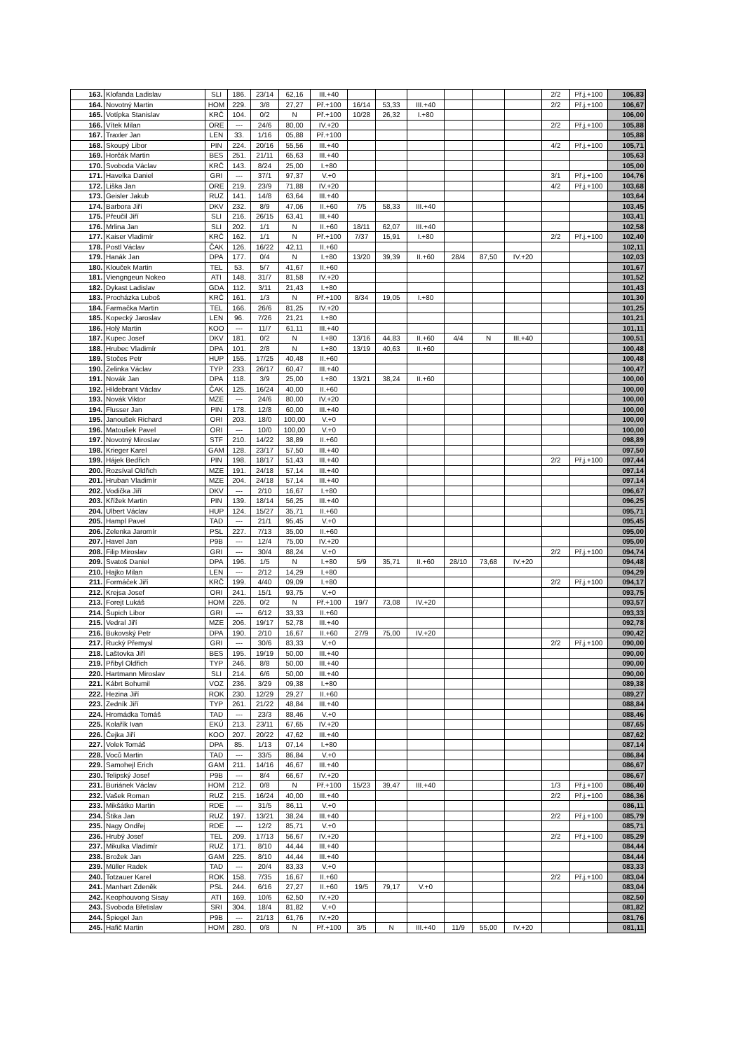| 163. | Klofanda Ladislav | SLI | 186. | 23/14 | 62,16 | III.+40 | | | | | | | 2/2 | Př.j.+100 | 106,83 |
| 164. | Novotný Martin | HOM | 229. | 3/8 | 27,27 | Př.+100 | 16/14 | 53,33 | III.+40 | | | | 2/2 | Př.j.+100 | 106,67 |
| 165. | Votípka Stanislav | KRČ | 104. | 0/2 | N | Př.+100 | 10/28 | 26,32 | I.+80 | | | | | | 106,00 |
| 166. | Vítek Milan | ORE | --- | 24/6 | 80,00 | IV.+20 | | | | | | | 2/2 | Př.j.+100 | 105,88 |
| 167. | Traxler Jan | LEN | 33. | 1/16 | 05,88 | Př.+100 | | | | | | | | | 105,88 |
| 168. | Skoupý Libor | PIN | 224. | 20/16 | 55,56 | III.+40 | | | | | | | 4/2 | Př.j.+100 | 105,71 |
| 169. | Horčák Martin | BES | 251. | 21/11 | 65,63 | III.+40 | | | | | | | | | 105,63 |
| 170. | Svoboda Václav | KRČ | 143. | 8/24 | 25,00 | I.+80 | | | | | | | | | 105,00 |
| 171. | Havelka Daniel | GRI | --- | 37/1 | 97,37 | V.+0 | | | | | | | 3/1 | Př.j.+100 | 104,76 |
| 172. | Liška Jan | ORE | 219. | 23/9 | 71,88 | IV.+20 | | | | | | | 4/2 | Př.j.+100 | 103,68 |
| 173. | Geisler Jakub | RUZ | 141. | 14/8 | 63,64 | III.+40 | | | | | | | | | 103,64 |
| 174. | Barbora Jiří | DKV | 232. | 8/9 | 47,06 | II.+60 | 7/5 | 58,33 | III.+40 | | | | | | 103,45 |
| 175. | Přeučil Jiří | SLI | 216. | 26/15 | 63,41 | III.+40 | | | | | | | | | 103,41 |
| 176. | Mrlina Jan | SLI | 202. | 1/1 | N | II.+60 | 18/11 | 62,07 | III.+40 | | | | | | 102,58 |
| 177. | Kaiser Vladimír | KRČ | 162. | 1/1 | N | Př.+100 | 7/37 | 15,91 | I.+80 | | | | 2/2 | Př.j.+100 | 102,40 |
| 178. | Postl Václav | ČAK | 126. | 16/22 | 42,11 | II.+60 | | | | | | | | | 102,11 |
| 179. | Hanák Jan | DPA | 177. | 0/4 | N | I.+80 | 13/20 | 39,39 | II.+60 | 28/4 | 87,50 | IV.+20 | | | 102,03 |
| 180. | Klouček Martin | TEL | 53. | 5/7 | 41,67 | II.+60 | | | | | | | | | 101,67 |
| 181. | Viengngeun Nokeo | ATI | 148. | 31/7 | 81,58 | IV.+20 | | | | | | | | | 101,52 |
| 182. | Dykast Ladislav | GDA | 112. | 3/11 | 21,43 | I.+80 | | | | | | | | | 101,43 |
| 183. | Procházka Luboš | KRČ | 161. | 1/3 | N | Př.+100 | 8/34 | 19,05 | I.+80 | | | | | | 101,30 |
| 184. | Farmačka Martin | TEL | 166. | 26/6 | 81,25 | IV.+20 | | | | | | | | | 101,25 |
| 185. | Kopecký Jaroslav | LEN | 96. | 7/26 | 21,21 | I.+80 | | | | | | | | | 101,21 |
| 186. | Holý Martin | KOO | --- | 11/7 | 61,11 | III.+40 | | | | | | | | | 101,11 |
| 187. | Kupec Josef | DKV | 181. | 0/2 | N | I.+80 | 13/16 | 44,83 | II.+60 | 4/4 | N | III.+40 | | | 100,51 |
| 188. | Hrubec Vladimír | DPA | 101. | 2/8 | N | I.+80 | 13/19 | 40,63 | II.+60 | | | | | | 100,48 |
| 189. | Stočes Petr | HUP | 155. | 17/25 | 40,48 | II.+60 | | | | | | | | | 100,48 |
| 190. | Zelinka Václav | TYP | 233. | 26/17 | 60,47 | III.+40 | | | | | | | | | 100,47 |
| 191. | Novák Jan | DPA | 118. | 3/9 | 25,00 | I.+80 | 13/21 | 38,24 | II.+60 | | | | | | 100,00 |
| 192. | Hildebrant Václav | ČAK | 125. | 16/24 | 40,00 | II.+60 | | | | | | | | | 100,00 |
| 193. | Novák Viktor | MZE | --- | 24/6 | 80,00 | IV.+20 | | | | | | | | | 100,00 |
| 194. | Flusser Jan | PIN | 178. | 12/8 | 60,00 | III.+40 | | | | | | | | | 100,00 |
| 195. | Janoušek Richard | ORI | 203. | 18/0 | 100,00 | V.+0 | | | | | | | | | 100,00 |
| 196. | Matoušek Pavel | ORI | --- | 10/0 | 100,00 | V.+0 | | | | | | | | | 100,00 |
| 197. | Novotný Miroslav | STF | 210. | 14/22 | 38,89 | II.+60 | | | | | | | | | 098,89 |
| 198. | Krieger Karel | GAM | 128. | 23/17 | 57,50 | III.+40 | | | | | | | | | 097,50 |
| 199. | Hájek Bedřich | PIN | 198. | 18/17 | 51,43 | III.+40 | | | | | | | 2/2 | Př.j.+100 | 097,44 |
| 200. | Rozsíval Oldřich | MZE | 191. | 24/18 | 57,14 | III.+40 | | | | | | | | | 097,14 |
| 201. | Hruban Vladimír | MZE | 204. | 24/18 | 57,14 | III.+40 | | | | | | | | | 097,14 |
| 202. | Vodička Jiří | DKV | --- | 2/10 | 16,67 | I.+80 | | | | | | | | | 096,67 |
| 203. | Křížek Martin | PIN | 139. | 18/14 | 56,25 | III.+40 | | | | | | | | | 096,25 |
| 204. | Ulbert Václav | HUP | 124. | 15/27 | 35,71 | II.+60 | | | | | | | | | 095,71 |
| 205. | Hampl Pavel | TAD | --- | 21/1 | 95,45 | V.+0 | | | | | | | | | 095,45 |
| 206. | Zelenka Jaromír | PSL | 227. | 7/13 | 35,00 | II.+60 | | | | | | | | | 095,00 |
| 207. | Havel Jan | P9B | --- | 12/4 | 75,00 | IV.+20 | | | | | | | | | 095,00 |
| 208. | Filip Miroslav | GRI | --- | 30/4 | 88,24 | V.+0 | | | | | | | 2/2 | Př.j.+100 | 094,74 |
| 209. | Svatoš Daniel | DPA | 196. | 1/5 | N | I.+80 | 5/9 | 35,71 | II.+60 | 28/10 | 73,68 | IV.+20 | | | 094,48 |
| 210. | Hajko Milan | LEN | --- | 2/12 | 14,29 | I.+80 | | | | | | | | | 094,29 |
| 211. | Formáček Jiří | KRČ | 199. | 4/40 | 09,09 | I.+80 | | | | | | | 2/2 | Př.j.+100 | 094,17 |
| 212. | Krejsa Josef | ORI | 241. | 15/1 | 93,75 | V.+0 | | | | | | | | | 093,75 |
| 213. | Forejt Lukáš | HOM | 226. | 0/2 | N | Př.+100 | 19/7 | 73,08 | IV.+20 | | | | | | 093,57 |
| 214. | Šupich Libor | GRI | --- | 6/12 | 33,33 | II.+60 | | | | | | | | | 093,33 |
| 215. | Vedral Jiří | MZE | 206. | 19/17 | 52,78 | III.+40 | | | | | | | | | 092,78 |
| 216. | Bukovský Petr | DPA | 190. | 2/10 | 16,67 | II.+60 | 27/9 | 75,00 | IV.+20 | | | | | | 090,42 |
| 217. | Rucký Přemysl | GRI | --- | 30/6 | 83,33 | V.+0 | | | | | | | 2/2 | Př.j.+100 | 090,00 |
| 218. | Laštovka Jiří | BES | 195. | 19/19 | 50,00 | III.+40 | | | | | | | | | 090,00 |
| 219. | Přibyl Oldřich | TYP | 246. | 8/8 | 50,00 | III.+40 | | | | | | | | | 090,00 |
| 220. | Hartmann Miroslav | SLI | 214. | 6/6 | 50,00 | III.+40 | | | | | | | | | 090,00 |
| 221. | Kábrt Bohumil | VOZ | 236. | 3/29 | 09,38 | I.+80 | | | | | | | | | 089,38 |
| 222. | Hezina Jiří | ROK | 230. | 12/29 | 29,27 | II.+60 | | | | | | | | | 089,27 |
| 223. | Zedník Jiří | TYP | 261. | 21/22 | 48,84 | III.+40 | | | | | | | | | 088,84 |
| 224. | Hromádka Tomáš | TAD | --- | 23/3 | 88,46 | V.+0 | | | | | | | | | 088,46 |
| 225. | Kolařík Ivan | EKÚ | 213. | 23/11 | 67,65 | IV.+20 | | | | | | | | | 087,65 |
| 226. | Čejka Jiří | KOO | 207. | 20/22 | 47,62 | III.+40 | | | | | | | | | 087,62 |
| 227. | Volek Tomáš | DPA | 85. | 1/13 | 07,14 | I.+80 | | | | | | | | | 087,14 |
| 228. | Voců Martin | TAD | --- | 33/5 | 86,84 | V.+0 | | | | | | | | | 086,84 |
| 229. | Samohejl Erich | GAM | 211. | 14/16 | 46,67 | III.+40 | | | | | | | | | 086,67 |
| 230. | Telipský Josef | P9B | --- | 8/4 | 66,67 | IV.+20 | | | | | | | | | 086,67 |
| 231. | Buriánek Václav | HOM | 212. | 0/8 | N | Př.+100 | 15/23 | 39,47 | III.+40 | | | | 1/3 | Př.j.+100 | 086,40 |
| 232. | Vašek Roman | RUZ | 215. | 16/24 | 40,00 | III.+40 | | | | | | | 2/2 | Př.j.+100 | 086,36 |
| 233. | Mikšátko Martin | RDE | --- | 31/5 | 86,11 | V.+0 | | | | | | | | | 086,11 |
| 234. | Štika Jan | RUZ | 197. | 13/21 | 38,24 | III.+40 | | | | | | | 2/2 | Př.j.+100 | 085,79 |
| 235. | Nagy Ondřej | RDE | --- | 12/2 | 85,71 | V.+0 | | | | | | | | | 085,71 |
| 236. | Hrubý Josef | TEL | 209. | 17/13 | 56,67 | IV.+20 | | | | | | | 2/2 | Př.j.+100 | 085,29 |
| 237. | Mikulka Vladimír | RUZ | 171. | 8/10 | 44,44 | III.+40 | | | | | | | | | 084,44 |
| 238. | Brožek Jan | GAM | 225. | 8/10 | 44,44 | III.+40 | | | | | | | | | 084,44 |
| 239. | Müller Radek | TAD | --- | 20/4 | 83,33 | V.+0 | | | | | | | | | 083,33 |
| 240. | Totzauer Karel | ROK | 158. | 7/35 | 16,67 | II.+60 | | | | | | | 2/2 | Př.j.+100 | 083,04 |
| 241. | Manhart Zdeněk | PSL | 244. | 6/16 | 27,27 | II.+60 | 19/5 | 79,17 | V.+0 | | | | | | 083,04 |
| 242. | Keophouvong Sisay | ATI | 169. | 10/6 | 62,50 | IV.+20 | | | | | | | | | 082,50 |
| 243. | Svoboda Břetislav | SRI | 304. | 18/4 | 81,82 | V.+0 | | | | | | | | | 081,82 |
| 244. | Špiegel Jan | P9B | --- | 21/13 | 61,76 | IV.+20 | | | | | | | | | 081,76 |
| 245. | Hafič Martin | HOM | 280. | 0/8 | N | Př.+100 | 3/5 | N | III.+40 | 11/9 | 55,00 | IV.+20 | | | 081,11 |